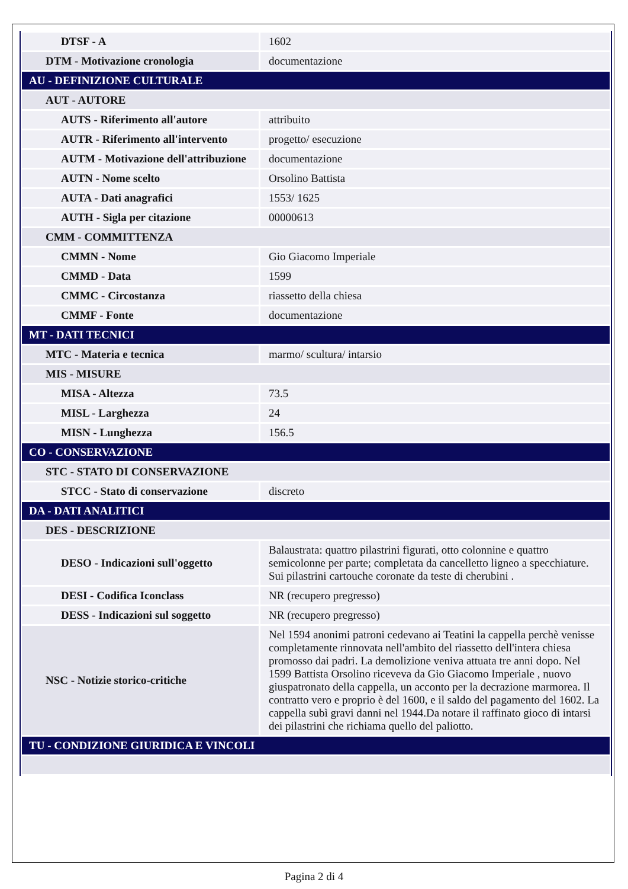| DTSF - A | 1602 |
| DTM - Motivazione cronologia | documentazione |
| AU - DEFINIZIONE CULTURALE | |
| AUT - AUTORE | |
| AUTS - Riferimento all'autore | attribuito |
| AUTR - Riferimento all'intervento | progetto/ esecuzione |
| AUTM - Motivazione dell'attribuzione | documentazione |
| AUTN - Nome scelto | Orsolino Battista |
| AUTA - Dati anagrafici | 1553/ 1625 |
| AUTH - Sigla per citazione | 00000613 |
| CMM - COMMITTENZA | |
| CMMN - Nome | Gio Giacomo Imperiale |
| CMMD - Data | 1599 |
| CMMC - Circostanza | riassetto della chiesa |
| CMMF - Fonte | documentazione |
| MT - DATI TECNICI | |
| MTC - Materia e tecnica | marmo/ scultura/ intarsio |
| MIS - MISURE | |
| MISA - Altezza | 73.5 |
| MISL - Larghezza | 24 |
| MISN - Lunghezza | 156.5 |
| CO - CONSERVAZIONE | |
| STC - STATO DI CONSERVAZIONE | |
| STCC - Stato di conservazione | discreto |
| DA - DATI ANALITICI | |
| DES - DESCRIZIONE | |
| DESO - Indicazioni sull'oggetto | Balaustrata: quattro pilastrini figurati, otto colonnine e quattro semicolonne per parte; completata da cancelletto ligneo a specchiature. Sui pilastrini cartouche coronate da teste di cherubini . |
| DESI - Codifica Iconclass | NR (recupero pregresso) |
| DESS - Indicazioni sul soggetto | NR (recupero pregresso) |
| NSC - Notizie storico-critiche | Nel 1594 anonimi patroni cedevano ai Teatini la cappella perchè venisse completamente rinnovata nell'ambito del riassetto dell'intera chiesa promosso dai padri. La demolizione veniva attuata tre anni dopo. Nel 1599 Battista Orsolino riceveva da Gio Giacomo Imperiale , nuovo giuspatronato della cappella, un acconto per la decrazione marmorea. Il contratto vero e proprio è del 1600, e il saldo del pagamento del 1602. La cappella subì gravi danni nel 1944.Da notare il raffinato gioco di intarsi dei pilastrini che richiama quello del paliotto. |
| TU - CONDIZIONE GIURIDICA E VINCOLI | |
Pagina 2 di 4